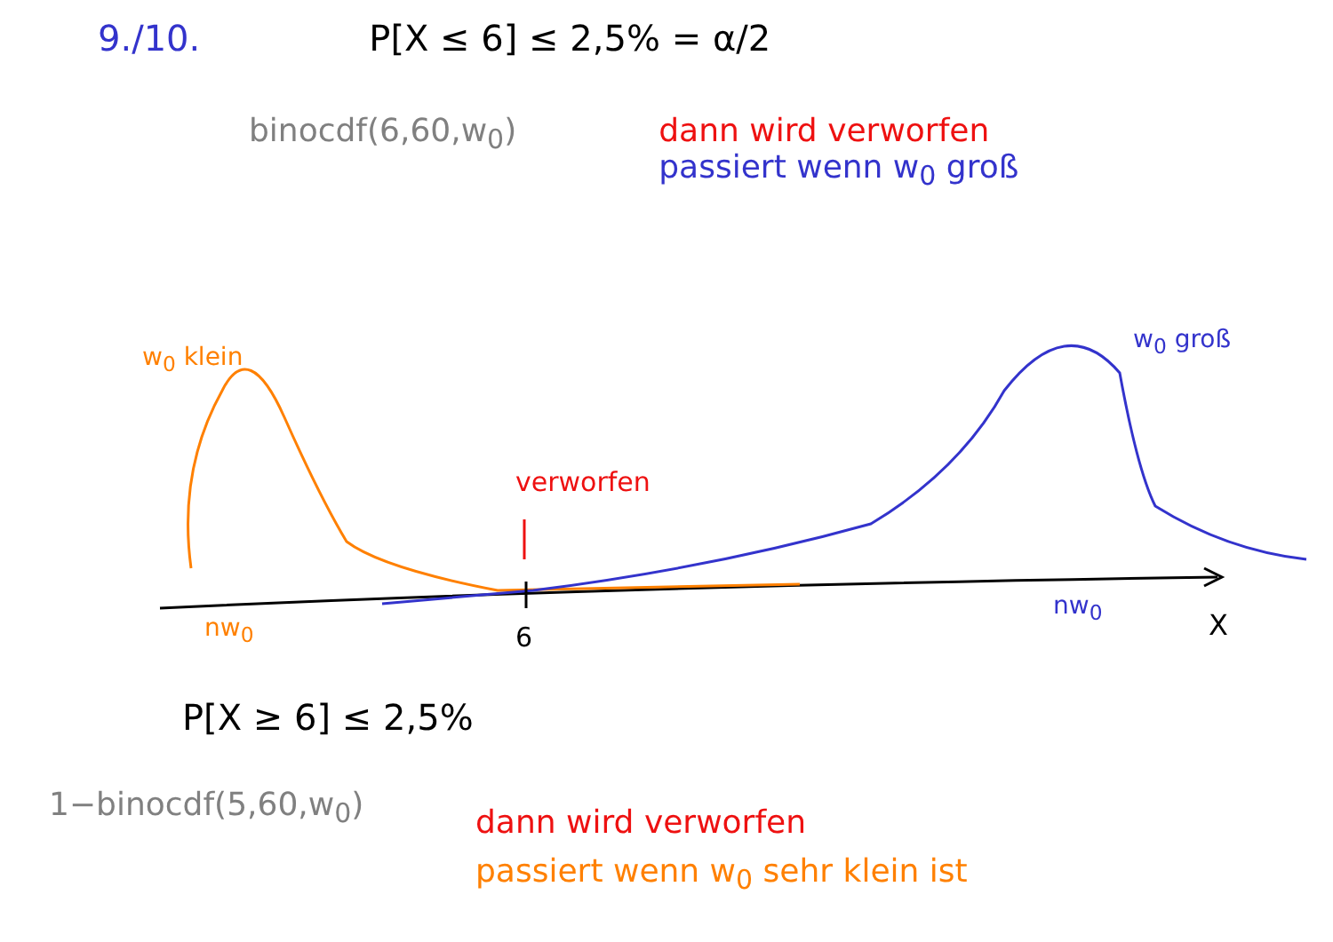9./10. P[X ≤ 6] ≤ 2,5% = α/2
binocdf(6,60,w<sub>0</sub>) dann wird verworfen
passiert wenn w<sub>0</sub> groß
w<sub>0</sub> klein
w<sub>0</sub> groß
verworfen
nw<sub>0</sub> 6
nw<sub>0</sub>
X
P[X ≥ 6] ≤ 2,5%
1−binocdf(5,60,w<sub>0</sub>) dann wird verworfen
passiert wenn w<sub>0</sub> sehr klein ist